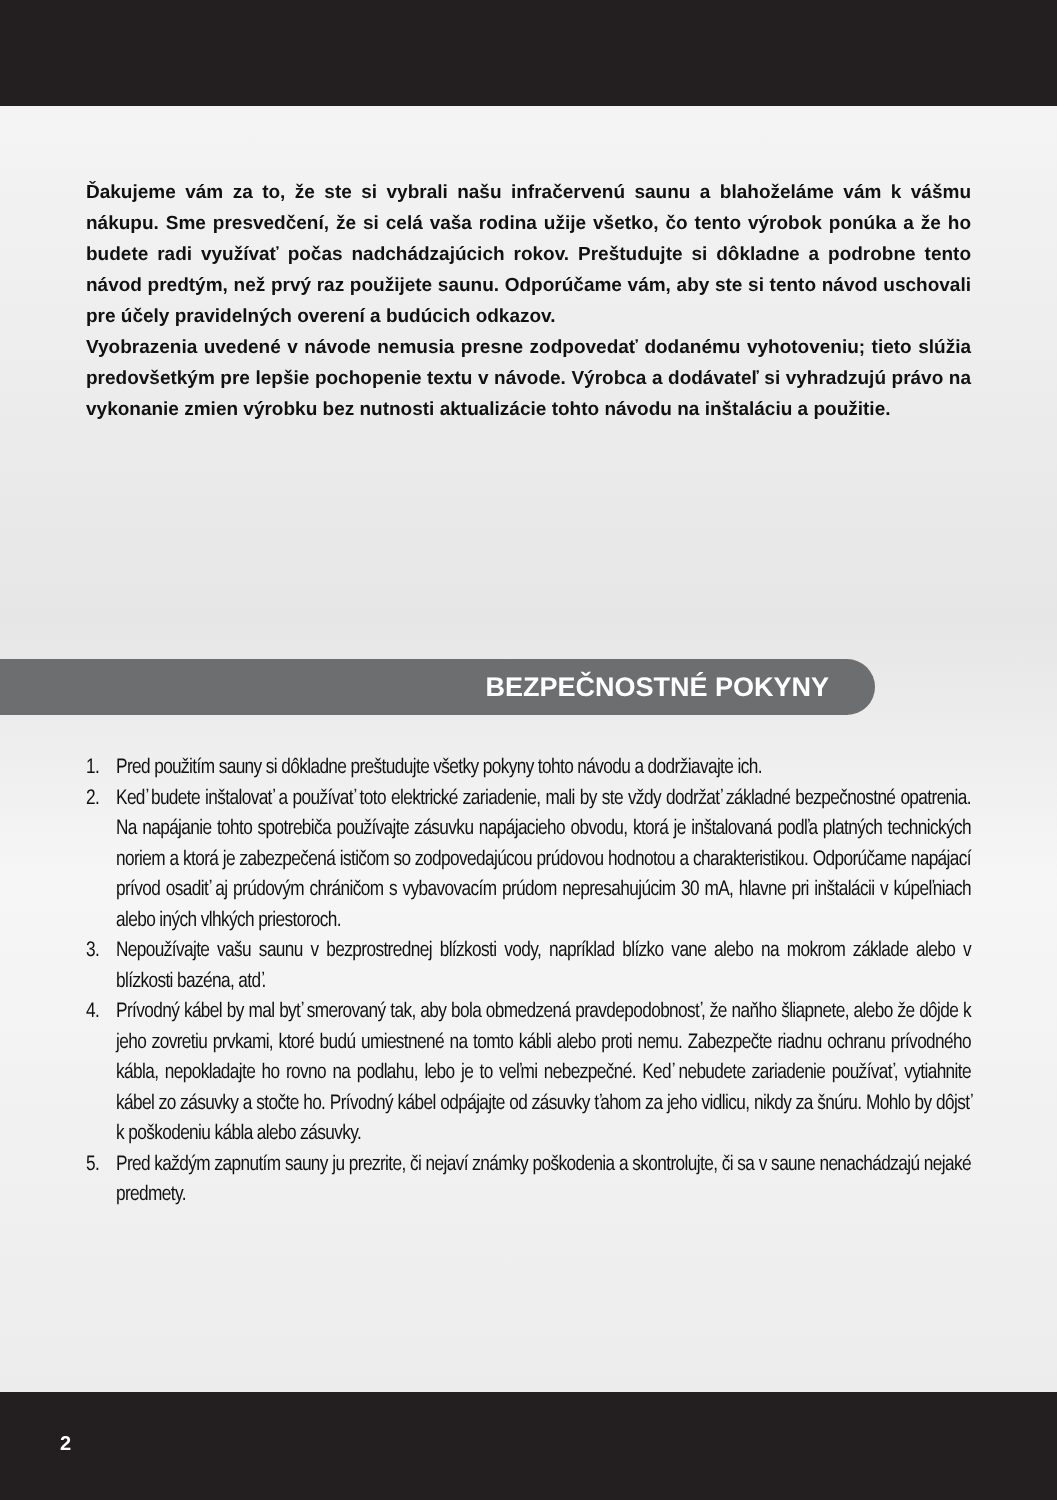Ďakujeme vám za to, že ste si vybrali našu infračervenú saunu a blahoželáme vám k vášmu nákupu. Sme presvedčení, že si celá vaša rodina užije všetko, čo tento výrobok ponúka a že ho budete radi využívať počas nadchádzajúcich rokov. Preštudujte si dôkladne a podrobne tento návod predtým, než prvý raz použijete saunu. Odporúčame vám, aby ste si tento návod uschovali pre účely pravidelných overení a budúcich odkazov.
Vyobrazenia uvedené v návode nemusia presne zodpovedať dodanému vyhotoveniu; tieto slúžia predovšetkým pre lepšie pochopenie textu v návode. Výrobca a dodávateľ si vyhradzujú právo na vykonanie zmien výrobku bez nutnosti aktualizácie tohto návodu na inštaláciu a použitie.
BEZPEČNOSTNÉ POKYNY
1. Pred použitím sauny si dôkladne preštudujte všetky pokyny tohto návodu a dodržiavajte ich.
2. Keď budete inštalovať a používať toto elektrické zariadenie, mali by ste vždy dodržať základné bezpečnostné opatrenia. Na napájanie tohto spotrebiča používajte zásuvku napájacieho obvodu, ktorá je inštalovaná podľa platných technických noriem a ktorá je zabezpečená ističom so zodpovedajúcou prúdovou hodnotou a charakteristikou. Odporúčame napájací prívod osadiť aj prúdovým chráničom s vybavovacím prúdom nepresahujúcim 30 mA, hlavne pri inštalácii v kúpeľniach alebo iných vlhkých priestoroch.
3. Nepoužívajte vašu saunu v bezprostrednej blízkosti vody, napríklad blízko vane alebo na mokrom základe alebo v blízkosti bazéna, atď.
4. Prívodný kábel by mal byť smerovaný tak, aby bola obmedzená pravdepodobnosť, že naňho šliapnete, alebo že dôjde k jeho zovretiu prvkami, ktoré budú umiestnené na tomto kábli alebo proti nemu. Zabezpečte riadnu ochranu prívodného kábla, nepokladajte ho rovno na podlahu, lebo je to veľmi nebezpečné. Keď nebudete zariadenie používať, vytiahnite kábel zo zásuvky a stočte ho. Prívodný kábel odpájajte od zásuvky ťahom za jeho vidlicu, nikdy za šnúru. Mohlo by dôjsť k poškodeniu kábla alebo zásuvky.
5. Pred každým zapnutím sauny ju prezrite, či nejaví známky poškodenia a skontrolujte, či sa v saune nenachádzajú nejaké predmety.
2